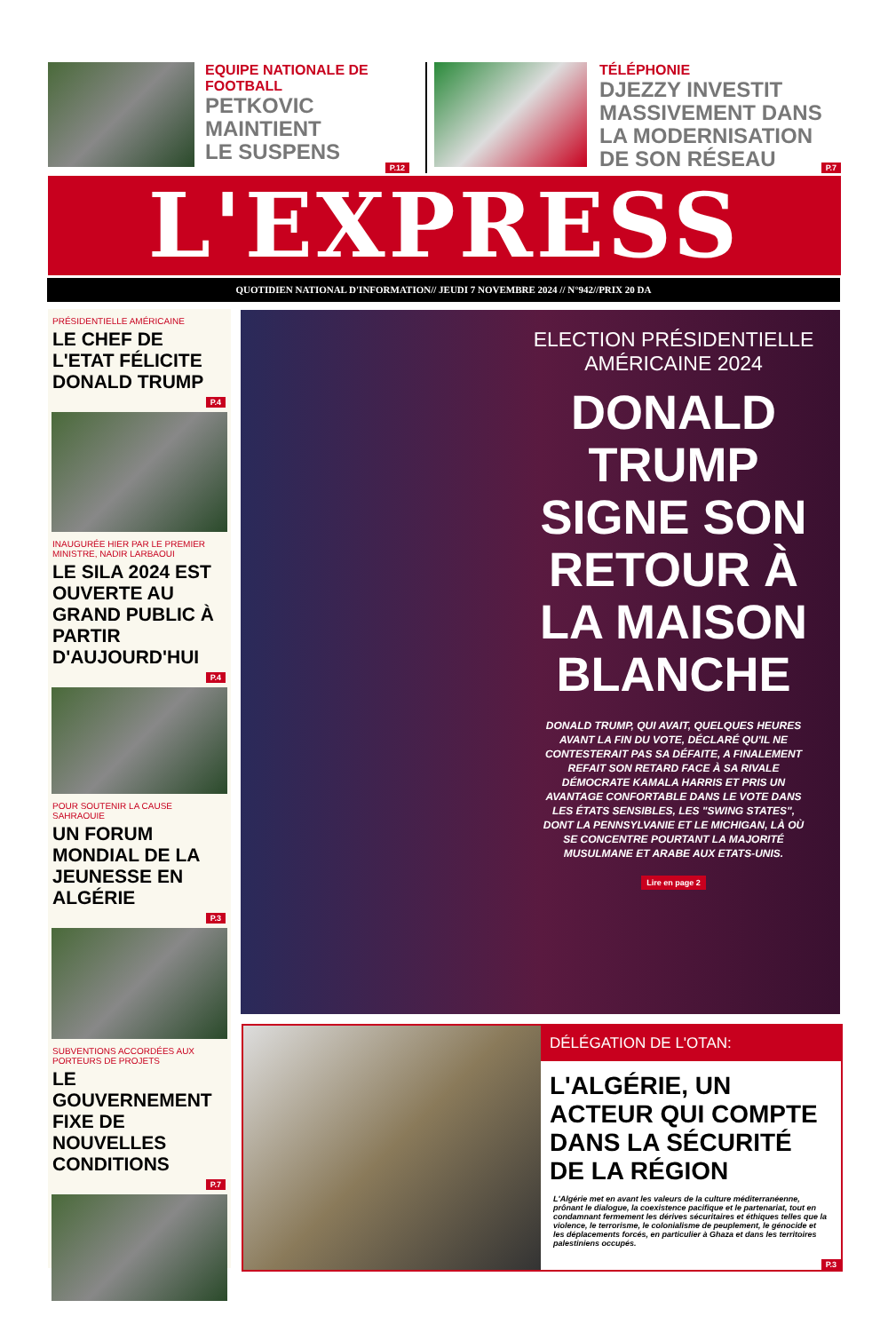EQUIPE NATIONALE DE FOOTBALL
PETKOVIC
MAINTIENT
LE SUSPENS
P.12
TÉLÉPHONIE
DJEZZY INVESTIT
MASSIVEMENT DANS
LA MODERNISATION
DE SON RÉSEAU
P.7
L'EXPRESS
QUOTIDIEN NATIONAL D'INFORMATION// JEUDI 7 NOVEMBRE 2024 // N°942//PRIX 20 DA
PRÉSIDENTIELLE AMÉRICAINE
LE CHEF DE L'ETAT FÉLICITE DONALD TRUMP
P.4
INAUGURÉE HIER PAR LE PREMIER MINISTRE, NADIR LARBAOUI
LE SILA 2024 EST OUVERTE AU GRAND PUBLIC À PARTIR D'AUJOURD'HUI
P.4
POUR SOUTENIR LA CAUSE SAHRAOUIE
UN FORUM MONDIAL DE LA JEUNESSE EN ALGÉRIE
P.3
SUBVENTIONS ACCORDÉES AUX PORTEURS DE PROJETS
LE GOUVERNEMENT FIXE DE NOUVELLES CONDITIONS
P.7
ELECTION PRÉSIDENTIELLE AMÉRICAINE 2024
DONALD TRUMP SIGNE SON RETOUR À LA MAISON BLANCHE
DONALD TRUMP, QUI AVAIT, QUELQUES HEURES AVANT LA FIN DU VOTE, DÉCLARÉ QU'IL NE CONTESTERAIT PAS SA DÉFAITE, A FINALEMENT REFAIT SON RETARD FACE À SA RIVALE DÉMOCRATE KAMALA HARRIS ET PRIS UN AVANTAGE CONFORTABLE DANS LE VOTE DANS LES ÉTATS SENSIBLES, LES "SWING STATES", DONT LA PENNSYLVANIE ET LE MICHIGAN, LÀ OÙ SE CONCENTRE POURTANT LA MAJORITÉ MUSULMANE ET ARABE AUX ETATS-UNIS.
Lire en page 2
DÉLÉGATION DE L'OTAN:
L'ALGÉRIE, UN ACTEUR QUI COMPTE DANS LA SÉCURITÉ DE LA RÉGION
L'Algérie met en avant les valeurs de la culture méditerranéenne, prônant le dialogue, la coexistence pacifique et le partenariat, tout en condamnant fermement les dérives sécuritaires et éthiques telles que la violence, le terrorisme, le colonialisme de peuplement, le génocide et les déplacements forcés, en particulier à Ghaza et dans les territoires palestiniens occupés.
P.3